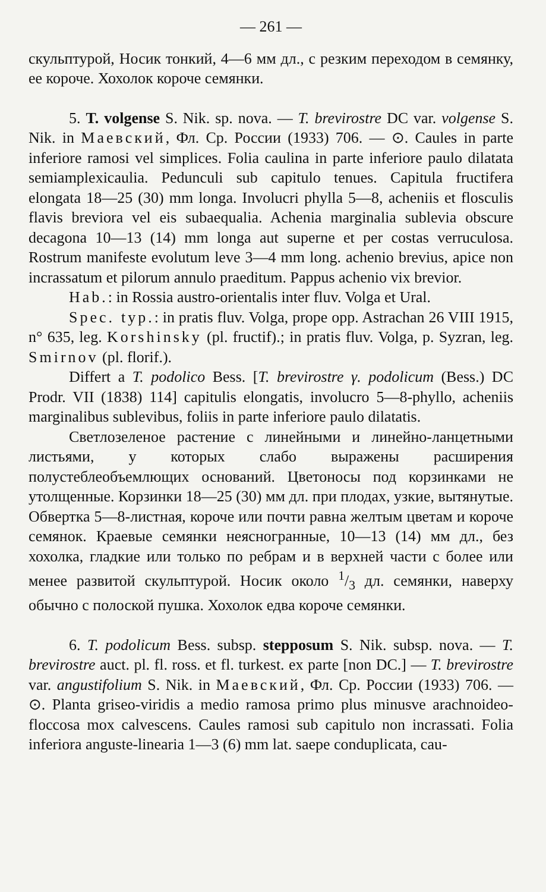— 261 —
скульптурой, Носик тонкий, 4—6 мм дл., с резким переходом в семянку, ее короче. Хохолок короче семянки.
5. T. volgense S. Nik. sp. nova. — T. brevirostre DC var. volgense S. Nik. in Маевский, Фл. Ср. России (1933) 706. — ⊙. Caules in parte inferiore ramosi vel simplices. Folia caulina in parte inferiore paulo dilatata semiamplexicaulia. Pedunculi sub capitulo tenues. Capitula fructifera elongata 18—25 (30) mm longa. Involucri phylla 5—8, acheniis et flosculis flavis breviora vel eis subaequalia. Achenia marginalia sublevia obscure decagona 10—13 (14) mm longa aut superne et per costas verruculosa. Rostrum manifeste evolutum leve 3—4 mm long. achenio brevius, apice non incrassatum et pilorum annulo praeditum. Pappus achenio vix brevior.
Hab.: in Rossia austro-orientalis inter fluv. Volga et Ural.
Spec. typ.: in pratis fluv. Volga, prope opp. Astrachan 26 VIII 1915, n° 635, leg. Korshinsky (pl. fructif).; in pratis fluv. Volga, p. Syzran, leg. Smirnov (pl. florif.).
Differt a T. podolico Bess. [T. brevirostre γ. podolicum (Bess.) DC Prodr. VII (1838) 114] capitulis elongatis, involucro 5—8-phyllo, acheniis marginalibus sublevibus, foliis in parte inferiore paulo dilatatis.
Светлозеленое растение с линейными и линейно-ланцетными листьями, у которых слабо выражены расширения полустеблеобъемлющих оснований. Цветоносы под корзинками не утолщенные. Корзинки 18—25 (30) мм дл. при плодах, узкие, вытянутые. Обвертка 5—8-листная, короче или почти равна желтым цветам и короче семянок. Краевые семянки неясногранные, 10—13 (14) мм дл., без хохолка, гладкие или только по ребрам и в верхней части с более или менее развитой скульптурой. Носик около 1/3 дл. семянки, наверху обычно с полоской пушка. Хохолок едва короче семянки.
6. T. podolicum Bess. subsp. stepposum S. Nik. subsp. nova. — T. brevirostre auct. pl. fl. ross. et fl. turkest. ex parte [non DC.] — T. brevirostre var. angustifolium S. Nik. in Маевский, Фл. Ср. России (1933) 706. — ⊙. Planta griseo-viridis a medio ramosa primo plus minusve arachnoideo-floccosa mox calvescens. Caules ramosi sub capitulo non incrassati. Folia inferiora anguste-linearia 1—3 (6) mm lat. saepe conduplicata, cau-